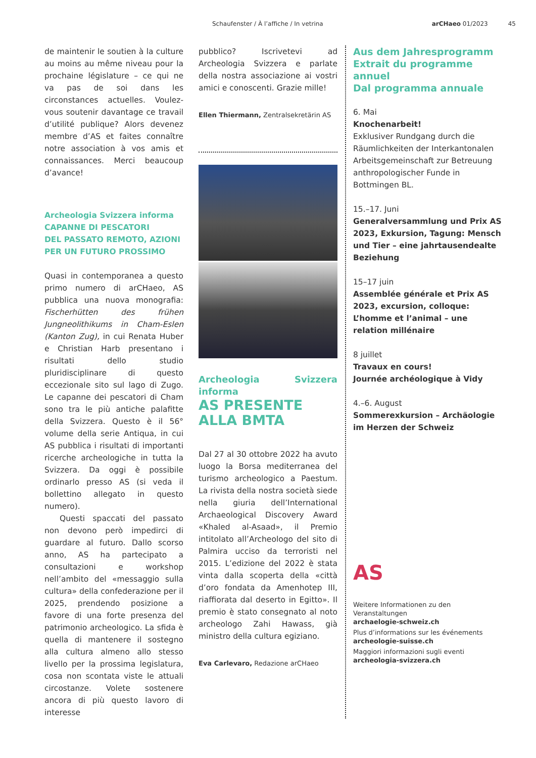Schaufenster / À l’affiche / In vetrina arCHaeo 01/2023 45
de maintenir le soutien à la culture au moins au même niveau pour la prochaine législature – ce qui ne va pas de soi dans les circonstances actuelles. Voulez-vous soutenir davantage ce travail d’utilité publique? Alors devenez membre d’AS et faites connaître notre association à vos amis et connaissances. Merci beaucoup d’avance!
Archeologia Svizzera informa
CAPANNE DI PESCATORI
DEL PASSATO REMOTO, AZIONI
PER UN FUTURO PROSSIMO
Quasi in contemporanea a questo primo numero di arCHaeo, AS pubblica una nuova monografia: Fischerhütten des frühen Jungneolithikums in Cham-Eslen (Kanton Zug), in cui Renata Huber e Christian Harb presentano i risultati dello studio pluridisciplinare di questo eccezionale sito sul lago di Zugo. Le capanne dei pescatori di Cham sono tra le più antiche palafitte della Svizzera. Questo è il 56° volume della serie Antiqua, in cui AS pubblica i risultati di importanti ricerche archeologiche in tutta la Svizzera. Da oggi è possibile ordinarlo presso AS (si veda il bollettino allegato in questo numero).
Questi spaccati del passato non devono però impedirci di guardare al futuro. Dallo scorso anno, AS ha partecipato a consultazioni e workshop nell’ambito del «messaggio sulla cultura» della confederazione per il 2025, prendendo posizione a favore di una forte presenza del patrimonio archeologico. La sfida è quella di mantenere il sostegno alla cultura almeno allo stesso livello per la prossima legislatura, cosa non scontata viste le attuali circostanze. Volete sostenere ancora di più questo lavoro di interesse
pubblico? Iscrivetevi ad Archeologia Svizzera e parlate della nostra associazione ai vostri amici e conoscenti. Grazie mille!
Ellen Thiermann, Zentralsekretärin AS
Archeologia Svizzera informa
AS PRESENTE
ALLA BMTA
Dal 27 al 30 ottobre 2022 ha avuto luogo la Borsa mediterranea del turismo archeologico a Paestum. La rivista della nostra società siede nella giuria dell’International Archaeological Discovery Award «Khaled al-Asaad», il Premio intitolato all’Archeologo del sito di Palmira ucciso da terroristi nel 2015. L’edizione del 2022 è stata vinta dalla scoperta della «città d’oro fondata da Amenhotep III, riaffiorata dal deserto in Egitto». Il premio è stato consegnato al noto archeologo Zahi Hawass, già ministro della cultura egiziano.
Eva Carlevaro, Redazione arCHaeo
Aus dem Jahresprogramm
Extrait du programme annuel
Dal programma annuale
6. Mai
Knochenarbeit!
Exklusiver Rundgang durch die Räumlichkeiten der Interkantonalen Arbeitsgemeinschaft zur Betreuung anthropologischer Funde in Bottmingen BL.
15.–17. Juni
Generalversammlung und Prix AS 2023, Exkursion, Tagung: Mensch und Tier – eine jahrtausendealte Beziehung
15–17 juin
Assemblée générale et Prix AS 2023, excursion, colloque: L’homme et l’animal – une relation millénaire
8 juillet
Travaux en cours!
Journée archéologique à Vidy
4.–6. August
Sommerexkursion – Archäologie im Herzen der Schweiz
AS
Weitere Informationen zu den Veranstaltungen
archaelogie-schweiz.ch
Plus d’informations sur les événements
archeologie-suisse.ch
Maggiori informazioni sugli eventi
archeologia-svizzera.ch